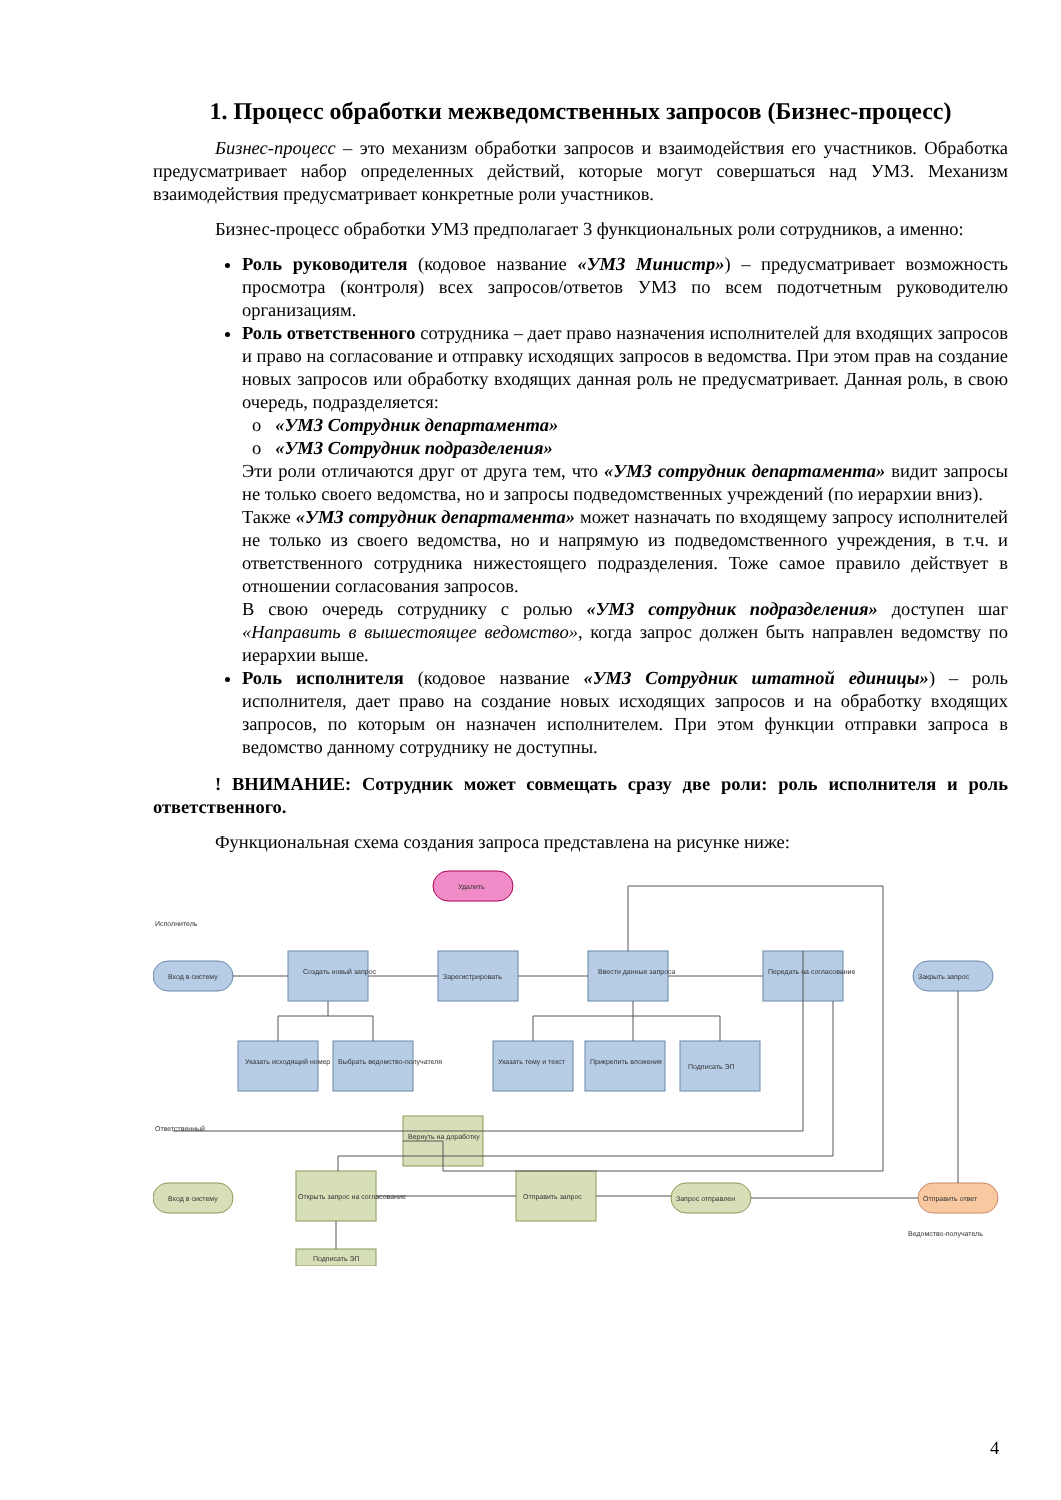1. Процесс обработки межведомственных запросов (Бизнес-процесс)
Бизнес-процесс – это механизм обработки запросов и взаимодействия его участников. Обработка предусматривает набор определенных действий, которые могут совершаться над УМЗ. Механизм взаимодействия предусматривает конкретные роли участников.
Бизнес-процесс обработки УМЗ предполагает 3 функциональных роли сотрудников, а именно:
Роль руководителя (кодовое название «УМЗ Министр») – предусматривает возможность просмотра (контроля) всех запросов/ответов УМЗ по всем подотчетным руководителю организациям.
Роль ответственного сотрудника – дает право назначения исполнителей для входящих запросов и право на согласование и отправку исходящих запросов в ведомства. При этом прав на создание новых запросов или обработку входящих данная роль не предусматривает. Данная роль, в свою очередь, подразделяется:
o «УМЗ Сотрудник департамента»
o «УМЗ Сотрудник подразделения»
Эти роли отличаются друг от друга тем, что «УМЗ сотрудник департамента» видит запросы не только своего ведомства, но и запросы подведомственных учреждений (по иерархии вниз).
Также «УМЗ сотрудник департамента» может назначать по входящему запросу исполнителей не только из своего ведомства, но и напрямую из подведомственного учреждения, в т.ч. и ответственного сотрудника нижестоящего подразделения. Тоже самое правило действует в отношении согласования запросов.
В свою очередь сотруднику с ролью «УМЗ сотрудник подразделения» доступен шаг «Направить в вышестоящее ведомство», когда запрос должен быть направлен ведомству по иерархии выше.
Роль исполнителя (кодовое название «УМЗ Сотрудник штатной единицы») – роль исполнителя, дает право на создание новых исходящих запросов и на обработку входящих запросов, по которым он назначен исполнителем. При этом функции отправки запроса в ведомство данному сотруднику не доступны.
! ВНИМАНИЕ: Сотрудник может совмещать сразу две роли: роль исполнителя и роль ответственного.
Функциональная схема создания запроса представлена на рисунке ниже:
Исполнитель
Вход в систему
Создать новый запрос
Зарегистрировать
Ввести данные запроса
Передать на согласование
Закрыть запрос
Удалить
Указать исходящий номер
Выбрать ведомство-получателя
Указать тему и текст
Прикрепить вложения
Подписать ЭП
Ответственный
Вход в систему
Открыть запрос на согласование
Вернуть на доработку
Отправить запрос
Запрос отправлен
Отправить ответ
Ведомство-получатель
Подписать ЭП
4